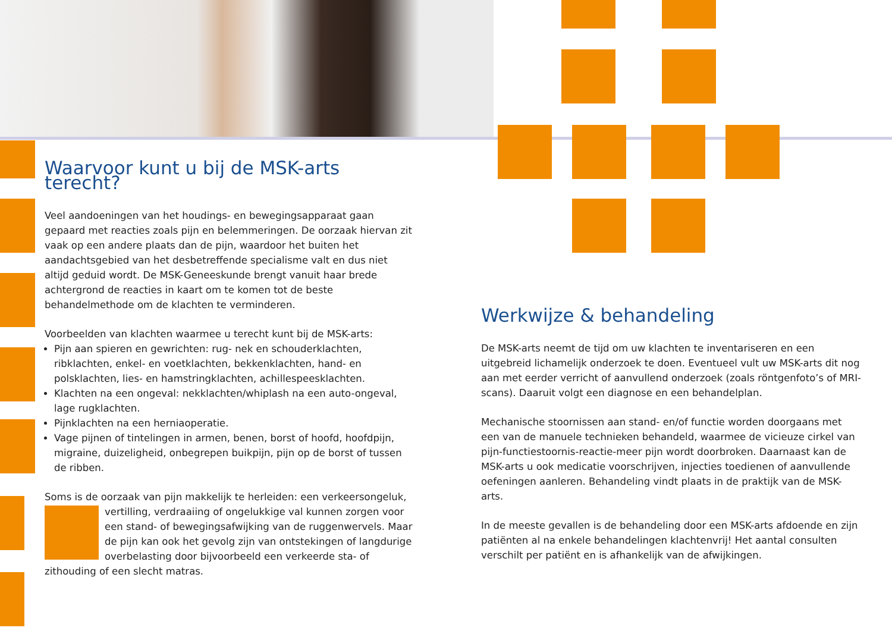Waarvoor kunt u bij de MSK-arts terecht?
Veel aandoeningen van het houdings- en bewegingsapparaat gaan gepaard met reacties zoals pijn en belemmeringen. De oorzaak hiervan zit vaak op een andere plaats dan de pijn, waardoor het buiten het aandachtsgebied van het desbetreffende specialisme valt en dus niet altijd geduid wordt. De MSK-Geneeskunde brengt vanuit haar brede achtergrond de reacties in kaart om te komen tot de beste behandelmethode om de klachten te verminderen.
Voorbeelden van klachten waarmee u terecht kunt bij de MSK-arts:
Pijn aan spieren en gewrichten: rug- nek en schouderklachten, ribklachten, enkel- en voetklachten, bekkenklachten, hand- en polsklachten, lies- en hamstringklachten, achillespeesklachten.
Klachten na een ongeval: nekklachten/whiplash na een auto-ongeval, lage rugklachten.
Pijnklachten na een herniaoperatie.
Vage pijnen of tintelingen in armen, benen, borst of hoofd, hoofdpijn, migraine, duizeligheid, onbegrepen buikpijn, pijn op de borst of tussen de ribben.
Soms is de oorzaak van pijn makkelijk te herleiden: een verkeersongeluk,
vertilling, verdraaiing of ongelukkige val kunnen zorgen voor een stand- of bewegingsafwijking van de ruggenwervels. Maar de pijn kan ook het gevolg zijn van ontstekingen of langdurige overbelasting door bijvoorbeeld een verkeerde sta- of zithouding of een slecht matras.
Werkwijze & behandeling
De MSK-arts neemt de tijd om uw klachten te inventariseren en een uitgebreid lichamelijk onderzoek te doen. Eventueel vult uw MSK-arts dit nog aan met eerder verricht of aanvullend onderzoek (zoals röntgenfoto’s of MRI-scans). Daaruit volgt een diagnose en een behandelplan.
Mechanische stoornissen aan stand- en/of functie worden doorgaans met een van de manuele technieken behandeld, waarmee de vicieuze cirkel van pijn-functiestoornis-reactie-meer pijn wordt doorbroken. Daarnaast kan de MSK-arts u ook medicatie voorschrijven, injecties toedienen of aanvullende oefeningen aanleren. Behandeling vindt plaats in de praktijk van de MSK-arts.
In de meeste gevallen is de behandeling door een MSK-arts afdoende en zijn patiënten al na enkele behandelingen klachtenvrij! Het aantal consulten verschilt per patiënt en is afhankelijk van de afwijkingen.